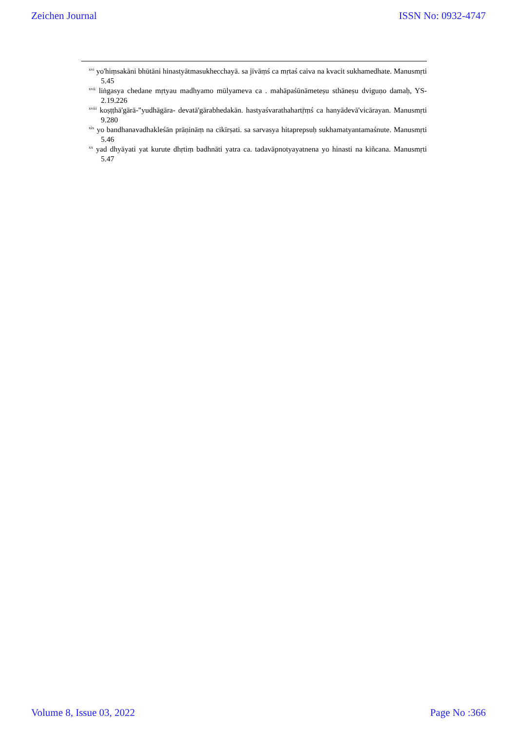Zeichen Journal ISSN No: 0932-4747
<sup>xvi</sup> yo'hiṃsakāni bhūtāni hinastyātmasukhecchayā. sa jīvāṃś ca mṛtaś caiva na kvacit sukhamedhate. Manusmṛti 5.45
<sup>xvii</sup> liṅgasya chedane mṛtyau madhyamo mūlyameva ca . mahāpaśūnāmeteṣu sthāneṣu dviguṇo damaḥ, YS-2.19.226
<sup>xviii</sup> koṣṭṭhā'gārā-"yudhāgāra- devatā'gārabhedakān. hastyaśvarathahartṝṃś ca hanyādevā'vicārayan. Manusmṛti 9.280
<sup>xix</sup> yo bandhanavadhakleśān prāṇināṃ na cikīrṣati. sa sarvasya hitaprepsuḥ sukhamatyantamaśnute. Manusmṛti 5.46
<sup>xx</sup> yad dhyāyati yat kurute dhṛtiṃ badhnāti yatra ca. tadavāpnotyayatnena yo hinasti na kiñcana. Manusmṛti 5.47
Volume 8, Issue 03, 2022 Page No :366